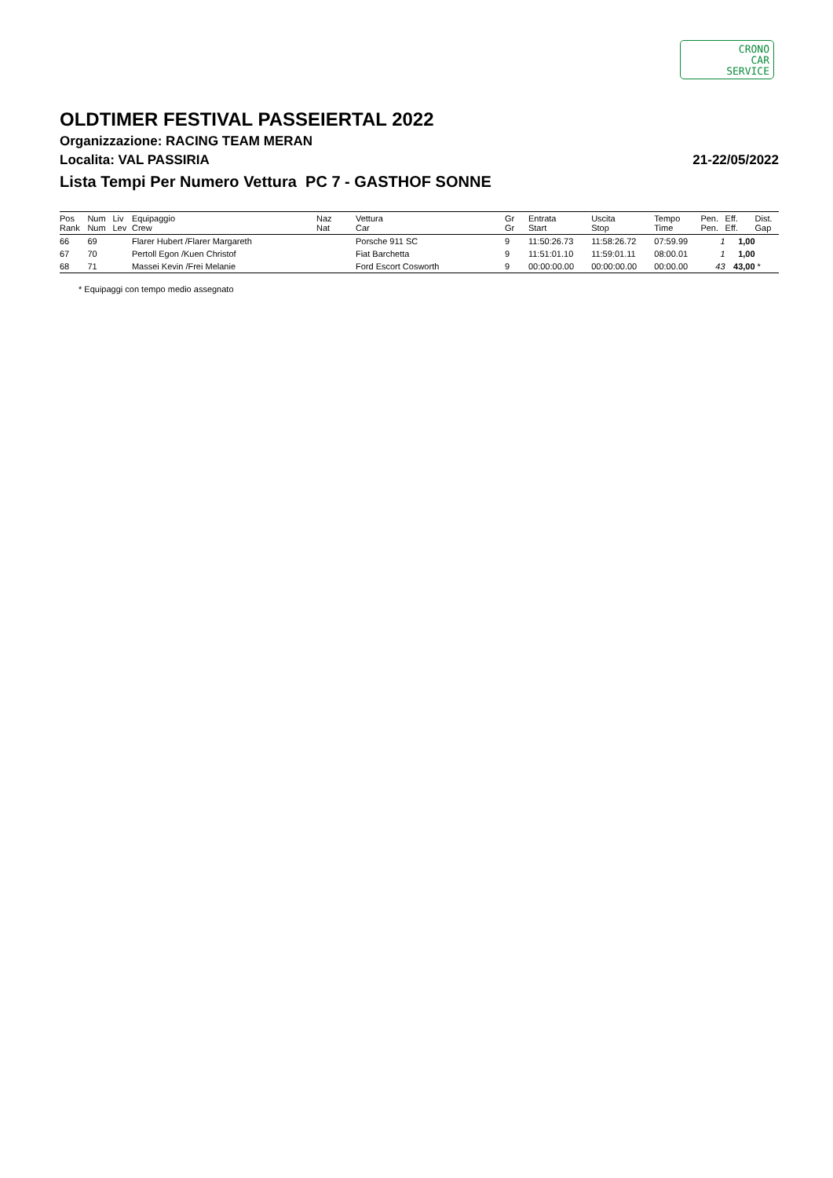CRONO
CAR
SERVICE
OLDTIMER FESTIVAL PASSEIERTAL 2022
Organizzazione: RACING TEAM MERAN
Localita: VAL PASSIRIA 21-22/05/2022
Lista Tempi Per Numero Vettura PC 7 - GASTHOF SONNE
| Pos Rank | Num Num | Liv Lev | Equipaggio Crew | Naz Nat | Vettura Car | Gr Gr | Entrata Start | Uscita Stop | Tempo Time | Pen. Pen. | Eff. Eff. | Dist. Gap |
| --- | --- | --- | --- | --- | --- | --- | --- | --- | --- | --- | --- | --- |
| 66 | 69 | | Flarer Hubert /Flarer Margareth | | Porsche 911 SC | 9 | 11:50:26.73 | 11:58:26.72 | 07:59.99 | 1 | 1,00 | |
| 67 | 70 | | Pertoll Egon /Kuen Christof | | Fiat Barchetta | 9 | 11:51:01.10 | 11:59:01.11 | 08:00.01 | 1 | 1,00 | |
| 68 | 71 | | Massei Kevin /Frei Melanie | | Ford Escort Cosworth | 9 | 00:00:00.00 | 00:00:00.00 | 00:00.00 | 43 | 43,00 | * |
* Equipaggi con tempo medio assegnato